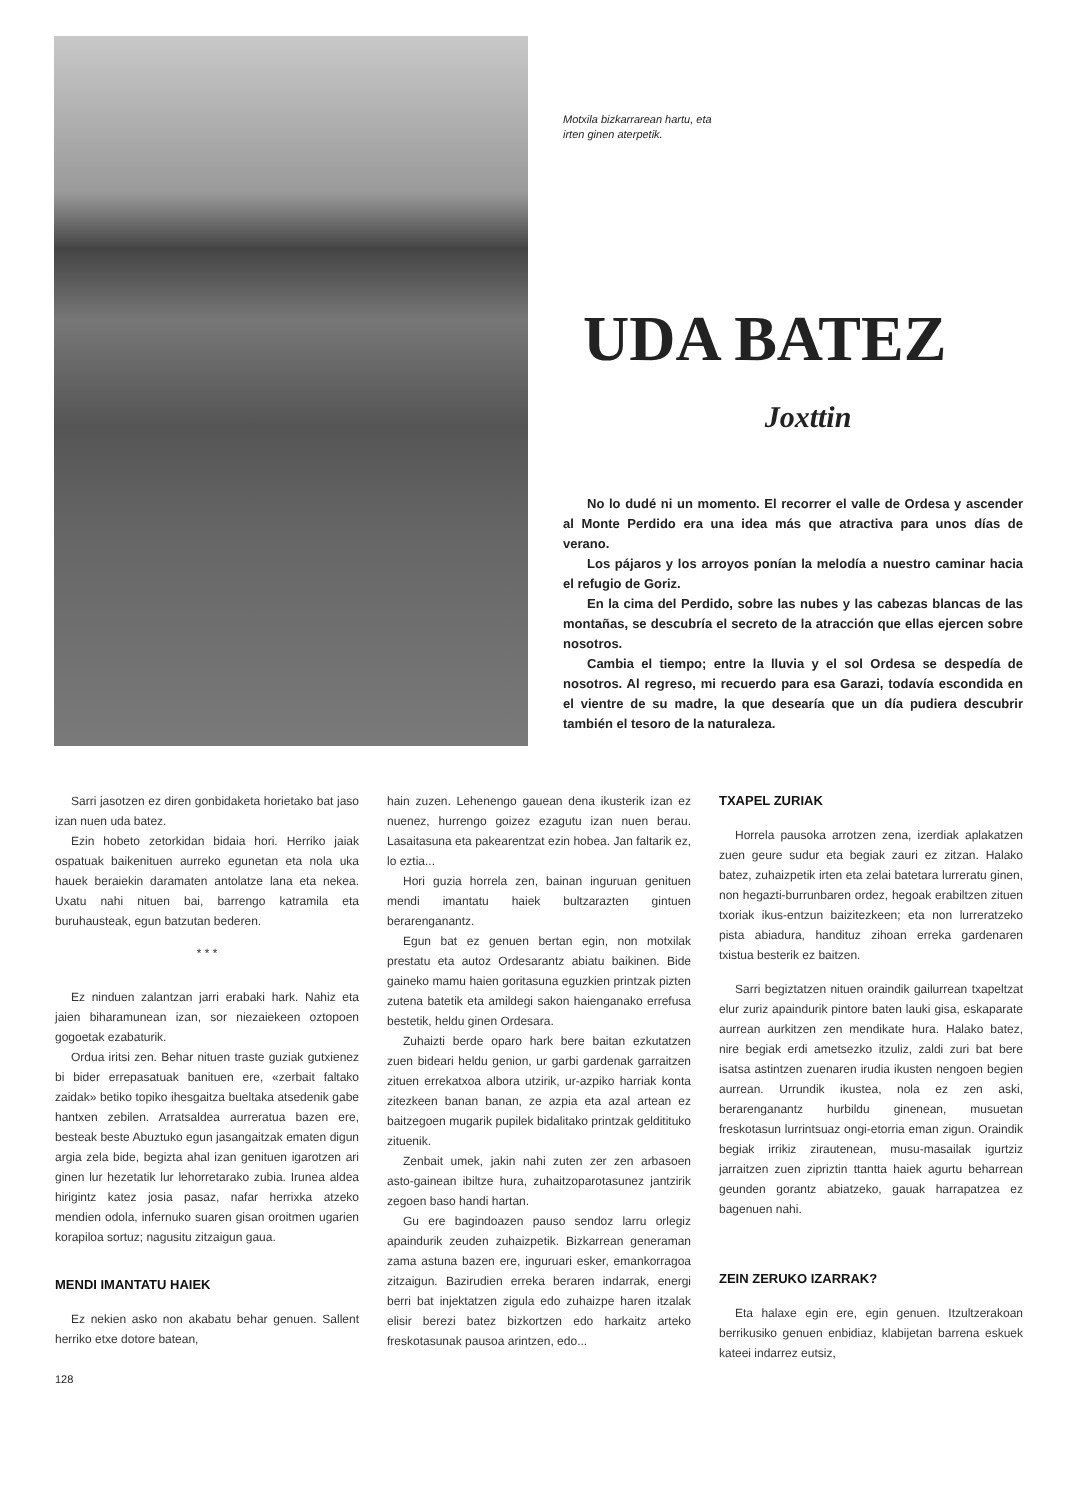Motxila bizkarrarean hartu, eta
irten ginen aterpetik.
UDA BATEZ
Joxttin
No lo dudé ni un momento. El recorrer el valle de Ordesa y ascender al Monte Perdido era una idea más que atractiva para unos días de verano.
Los pájaros y los arroyos ponían la melodía a nuestro caminar hacia el refugio de Goriz.
En la cima del Perdido, sobre las nubes y las cabezas blancas de las montañas, se descubría el secreto de la atracción que ellas ejercen sobre nosotros.
Cambia el tiempo; entre la lluvia y el sol Ordesa se despedía de nosotros. Al regreso, mi recuerdo para esa Garazi, todavía escondida en el vientre de su madre, la que desearía que un día pudiera descubrir también el tesoro de la naturaleza.
Sarri jasotzen ez diren gonbidaketa horietako bat jaso izan nuen uda batez.
Ezin hobeto zetorkidan bidaia hori. Herriko jaiak ospatuak baikenituen aurreko egunetan eta nola uka hauek beraiekin daramaten antolatze lana eta nekea. Uxatu nahi nituen bai, barrengo katramila eta buruhausteak, egun batzutan bederen.
* * *
Ez ninduen zalantzan jarri erabaki hark. Nahiz eta jaien biharamunean izan, sor niezaiekeen oztopoen gogoetak ezabaturik.
Ordua iritsi zen. Behar nituen traste guziak gutxienez bi bider errepasatuak banituen ere, «zerbait faltako zaidak» betiko topiko ihesgaitza bueltaka atsedenik gabe hantxen zebilen. Arratsaldea aurreratua bazen ere, besteak beste Abuztuko egun jasangaitzak ematen digun argia zela bide, begizta ahal izan genituen igarotzen ari ginen lur hezetatik lur lehorretarako zubia. Irunea aldea hirigintz katez josia pasaz, nafar herrixka atzeko mendien odola, infernuko suaren gisan oroitmen ugarien korapiloa sortuz; nagusitu zitzaigun gaua.
MENDI IMANTATU HAIEK
Ez nekien asko non akabatu behar genuen. Sallent herriko etxe dotore batean,
hain zuzen. Lehenengo gauean dena ikusterik izan ez nuenez, hurrengo goizez ezagutu izan nuen berau. Lasaitasuna eta pakearentzat ezin hobea. Jan faltarik ez, lo eztia...
Hori guzia horrela zen, bainan inguruan genituen mendi imantatu haiek bultzarazten gintuen berarenganantz.
Egun bat ez genuen bertan egin, non motxilak prestatu eta autoz Ordesarantz abiatu baikinen. Bide gaineko mamu haien goritasuna eguzkien printzak pizten zutena batetik eta amildegi sakon haienganako errefusa bestetik, heldu ginen Ordesara.
Zuhaizti berde oparo hark bere baitan ezkutatzen zuen bideari heldu genion, ur garbi gardenak garraitzen zituen errekatxoa albora utzirik, ur-azpiko harriak konta zitezkeen banan banan, ze azpia eta azal artean ez baitzegoen mugarik pupilek bidalitako printzak gelditituko zituenik.
Zenbait umek, jakin nahi zuten zer zen arbasoen asto-gainean ibiltze hura, zuhaitzoparotasunez jantzirik zegoen baso handi hartan.
Gu ere bagindoazen pauso sendoz larru orlegiz apaindurik zeuden zuhaizpetik. Bizkarrean generaman zama astuna bazen ere, inguruari esker, emankorragoa zitzaigun. Bazirudien erreka beraren indarrak, energi berri bat injektatzen zigula edo zuhaizpe haren itzalak elisir berezi batez bizkortzen edo harkaitz arteko freskotasunak pausoa arintzen, edo...
TXAPEL ZURIAK
Horrela pausoka arrotzen zena, izerdiak aplakatzen zuen geure sudur eta begiak zauri ez zitzan. Halako batez, zuhaizpetik irten eta zelai batetara lurreratu ginen, non hegazti-burrunbaren ordez, hegoak erabiltzen zituen txoriak ikus-entzun baizitezkeen; eta non lurreratzeko pista abiadura, handituz zihoan erreka gardenaren txistua besterik ez baitzen.
Sarri begiztatzen nituen oraindik gailurrean txapeltzat elur zuriz apaindurik pintore baten lauki gisa, eskaparate aurrean aurkitzen zen mendikate hura. Halako batez, nire begiak erdi ametsezko itzuliz, zaldi zuri bat bere isatsa astintzen zuenaren irudia ikusten nengoen begien aurrean. Urrundik ikustea, nola ez zen aski, berarenganantz hurbildu ginenean, musuetan freskotasun lurrintsuaz ongi-etorria eman zigun. Oraindik begiak irrikiz zirautenean, musu-masailak igurtziz jarraitzen zuen zipriztin ttantta haiek agurtu beharrean geunden gorantz abiatzeko, gauak harrapatzea ez bagenuen nahi.
ZEIN ZERUKO IZARRAK?
Eta halaxe egin ere, egin genuen. Itzultzerakoan berrikusiko genuen enbidiaz, klabijetan barrena eskuek kateei indarrez eutsiz,
128